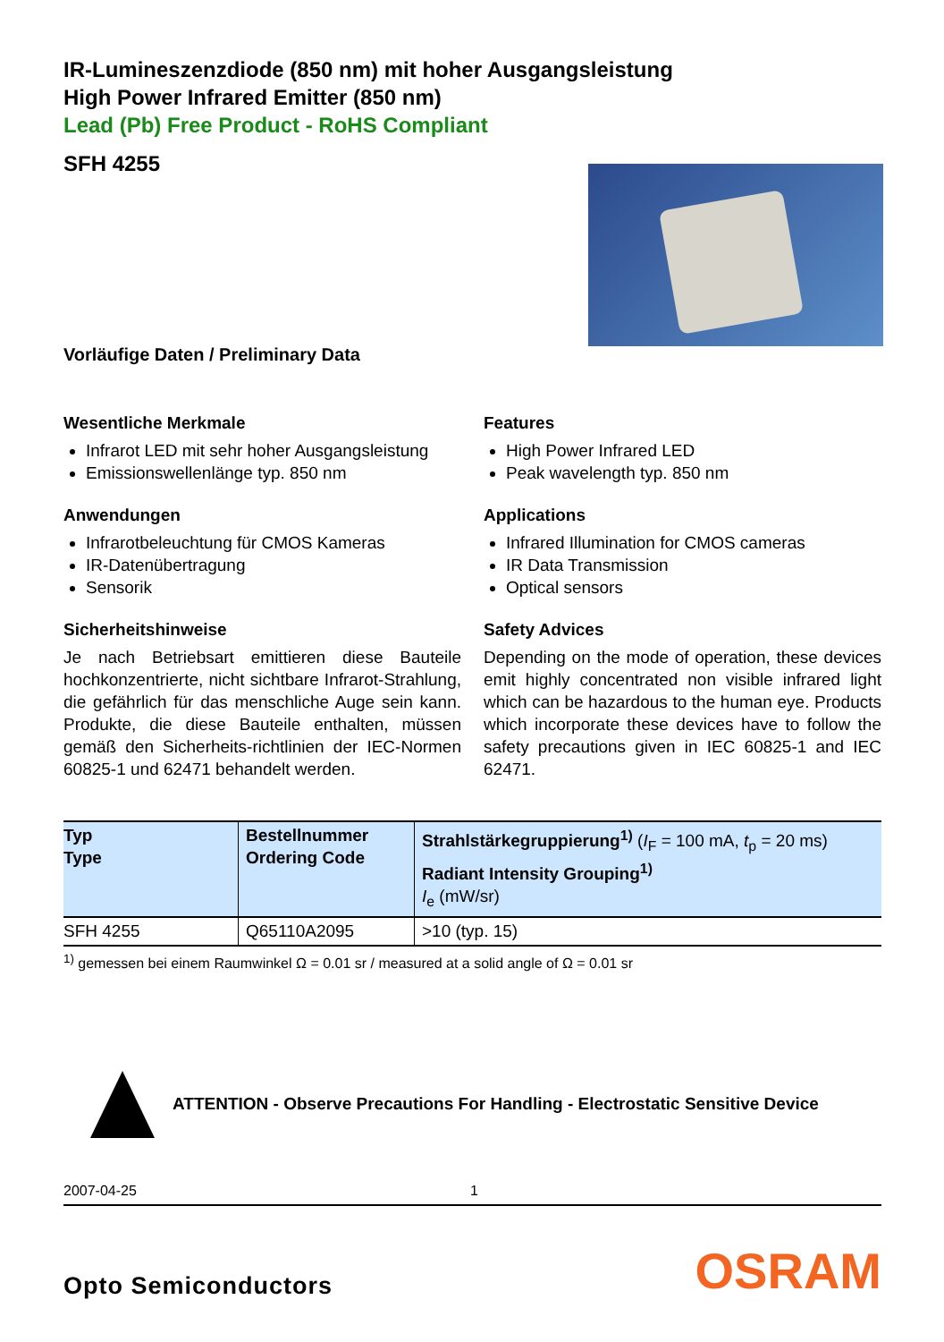IR-Lumineszenzdiode (850 nm) mit hoher Ausgangsleistung
High Power Infrared Emitter (850 nm)
Lead (Pb) Free Product - RoHS Compliant
SFH 4255
Vorläufige Daten / Preliminary Data
Wesentliche Merkmale
Infrarot LED mit sehr hoher Ausgangsleistung
Emissionswellenlänge typ. 850 nm
Anwendungen
Infrarotbeleuchtung für CMOS Kameras
IR-Datenübertragung
Sensorik
Sicherheitshinweise
Je nach Betriebsart emittieren diese Bauteile hochkonzentrierte, nicht sichtbare Infrarot-Strahlung, die gefährlich für das menschliche Auge sein kann. Produkte, die diese Bauteile enthalten, müssen gemäß den Sicherheits-richtlinien der IEC-Normen 60825-1 und 62471 behandelt werden.
Features
High Power Infrared LED
Peak wavelength typ. 850 nm
Applications
Infrared Illumination for CMOS cameras
IR Data Transmission
Optical sensors
Safety Advices
Depending on the mode of operation, these devices emit highly concentrated non visible infrared light which can be hazardous to the human eye. Products which incorporate these devices have to follow the safety precautions given in IEC 60825-1 and IEC 62471.
| Typ Type | Bestellnummer Ordering Code | Strahlstärkegruppierung<sup>1)</sup> ( I<sub>F</sub> = 100 mA, t<sub>p</sub> = 20 ms) Radiant Intensity Grouping<sup>1)</sup> I<sub>e</sub> (mW/sr) |
| --- | --- | --- |
| SFH 4255 | Q65110A2095 | >10 (typ. 15) |
<sup>1)</sup> gemessen bei einem Raumwinkel Ω = 0.01 sr / measured at a solid angle of Ω = 0.01 sr
ATTENTION - Observe Precautions For Handling - Electrostatic Sensitive Device
2007-04-25 1
Opto Semiconductors OSRAM